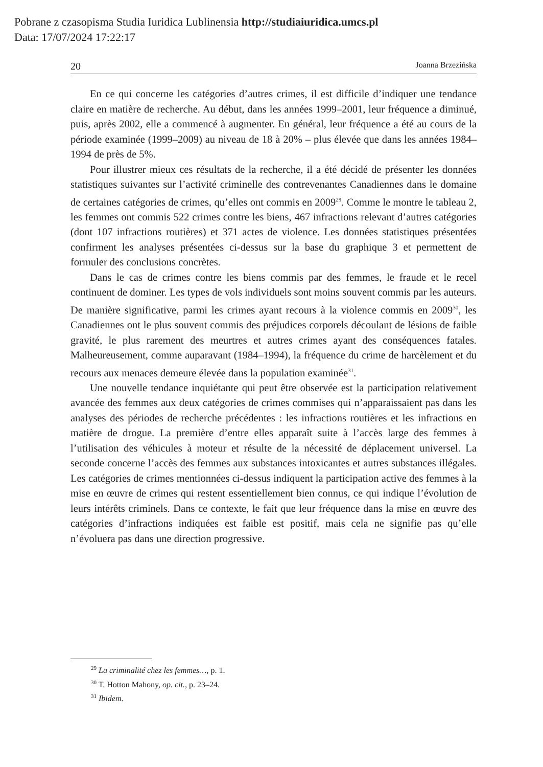Pobrane z czasopisma Studia Iuridica Lublinensia http://studiaiuridica.umcs.pl
Data: 17/07/2024 17:22:17
20 Joanna Brzezińska
En ce qui concerne les catégories d’autres crimes, il est difficile d’indiquer une tendance claire en matière de recherche. Au début, dans les années 1999–2001, leur fréquence a diminué, puis, après 2002, elle a commencé à augmenter. En général, leur fréquence a été au cours de la période examinée (1999–2009) au niveau de 18 à 20% – plus élevée que dans les années 1984–1994 de près de 5%.
Pour illustrer mieux ces résultats de la recherche, il a été décidé de présenter les données statistiques suivantes sur l’activité criminelle des contrevenantes Canadiennes dans le domaine de certaines catégories de crimes, qu’elles ont commis en 2009<sup>29</sup>. Comme le montre le tableau 2, les femmes ont commis 522 crimes contre les biens, 467 infractions relevant d’autres catégories (dont 107 infractions routières) et 371 actes de violence. Les données statistiques présentées confirment les analyses présentées ci-dessus sur la base du graphique 3 et permettent de formuler des conclusions concrètes.
Dans le cas de crimes contre les biens commis par des femmes, le fraude et le recel continuent de dominer. Les types de vols individuels sont moins souvent commis par les auteurs. De manière significative, parmi les crimes ayant recours à la violence commis en 2009<sup>30</sup>, les Canadiennes ont le plus souvent commis des préjudices corporels découlant de lésions de faible gravité, le plus rarement des meurtres et autres crimes ayant des conséquences fatales. Malheureusement, comme auparavant (1984–1994), la fréquence du crime de harcèlement et du recours aux menaces demeure élevée dans la population examinée<sup>31</sup>.
Une nouvelle tendance inquiétante qui peut être observée est la participation relativement avancée des femmes aux deux catégories de crimes commises qui n’apparaissaient pas dans les analyses des périodes de recherche précédentes : les infractions routières et les infractions en matière de drogue. La première d’entre elles apparaît suite à l’accès large des femmes à l’utilisation des véhicules à moteur et résulte de la nécessité de déplacement universel. La seconde concerne l’accès des femmes aux substances intoxicantes et autres substances illégales. Les catégories de crimes mentionnées ci-dessus indiquent la participation active des femmes à la mise en œuvre de crimes qui restent essentiellement bien connus, ce qui indique l’évolution de leurs intérêts criminels. Dans ce contexte, le fait que leur fréquence dans la mise en œuvre des catégories d’infractions indiquées est faible est positif, mais cela ne signifie pas qu’elle n’évoluera pas dans une direction progressive.
<sup>29</sup> La criminalité chez les femmes…, p. 1.
<sup>30</sup> T. Hotton Mahony, op. cit., p. 23–24.
<sup>31</sup> Ibidem.